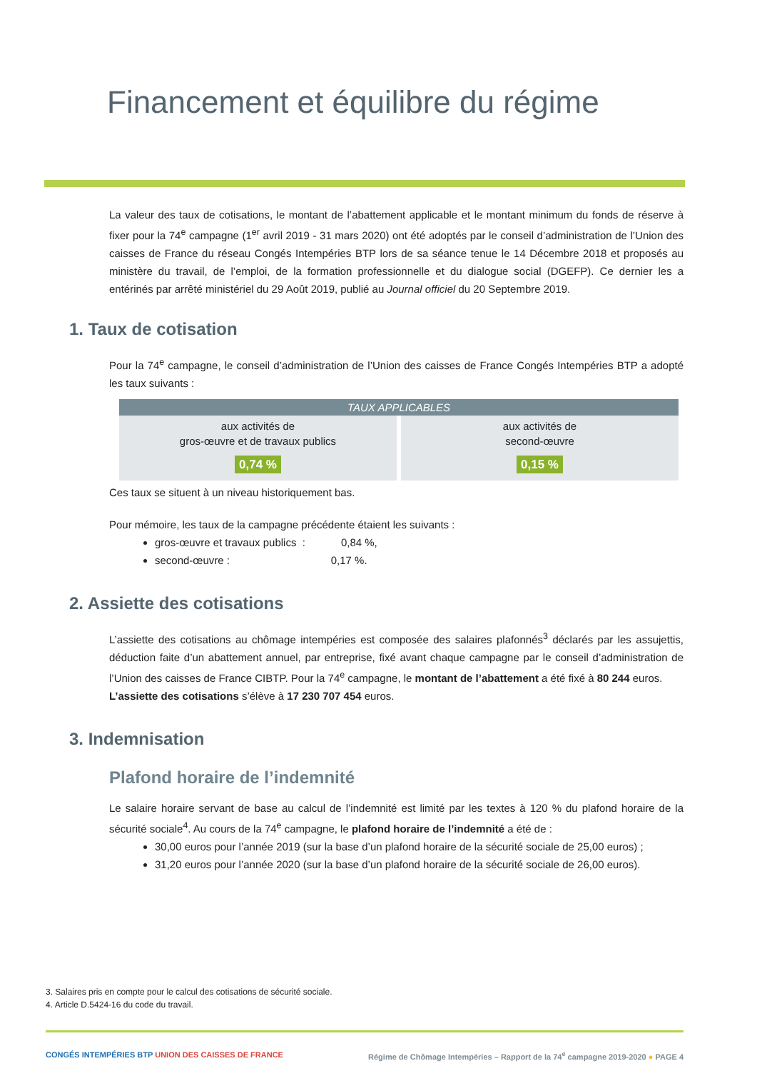Financement et équilibre du régime
La valeur des taux de cotisations, le montant de l’abattement applicable et le montant minimum du fonds de réserve à fixer pour la 74<sup>e</sup> campagne (1<sup>er</sup> avril 2019 - 31 mars 2020) ont été adoptés par le conseil d’administration de l’Union des caisses de France du réseau Congés Intempéries BTP lors de sa séance tenue le 14 Décembre 2018 et proposés au ministère du travail, de l’emploi, de la formation professionnelle et du dialogue social (DGEFP). Ce dernier les a entérinés par arrêté ministériel du 29 Août 2019, publié au Journal officiel du 20 Septembre 2019.
1. Taux de cotisation
Pour la 74<sup>e</sup> campagne, le conseil d’administration de l’Union des caisses de France Congés Intempéries BTP a adopté les taux suivants :
| TAUX APPLICABLES | |
| --- | --- |
| aux activités de gros-œuvre et de travaux publics 0,74 % | aux activités de second-œuvre 0,15 % |
Ces taux se situent à un niveau historiquement bas.
Pour mémoire, les taux de la campagne précédente étaient les suivants :
gros-œuvre et travaux publics : 0,84 %,
second-œuvre : 0,17 %.
2. Assiette des cotisations
L’assiette des cotisations au chômage intempéries est composée des salaires plafonnés<sup>3</sup> déclarés par les assujettis, déduction faite d’un abattement annuel, par entreprise, fixé avant chaque campagne par le conseil d’administration de l’Union des caisses de France CIBTP. Pour la 74<sup>e</sup> campagne, le montant de l’abattement a été fixé à 80 244 euros.
L’assiette des cotisations s’élève à 17 230 707 454 euros.
3. Indemnisation
Plafond horaire de l’indemnité
Le salaire horaire servant de base au calcul de l’indemnité est limité par les textes à 120 % du plafond horaire de la sécurité sociale<sup>4</sup>. Au cours de la 74<sup>e</sup> campagne, le plafond horaire de l’indemnité a été de :
30,00 euros pour l’année 2019 (sur la base d’un plafond horaire de la sécurité sociale de 25,00 euros) ;
31,20 euros pour l’année 2020 (sur la base d’un plafond horaire de la sécurité sociale de 26,00 euros).
3. Salaires pris en compte pour le calcul des cotisations de sécurité sociale.
4. Article D.5424-16 du code du travail.
CONGÉS INTEMPÉRIES BTP UNION DES CAISSES DE FRANCE Régime de Chômage Intempéries – Rapport de la 74<sup>e</sup> campagne 2019-2020 ● PAGE 4